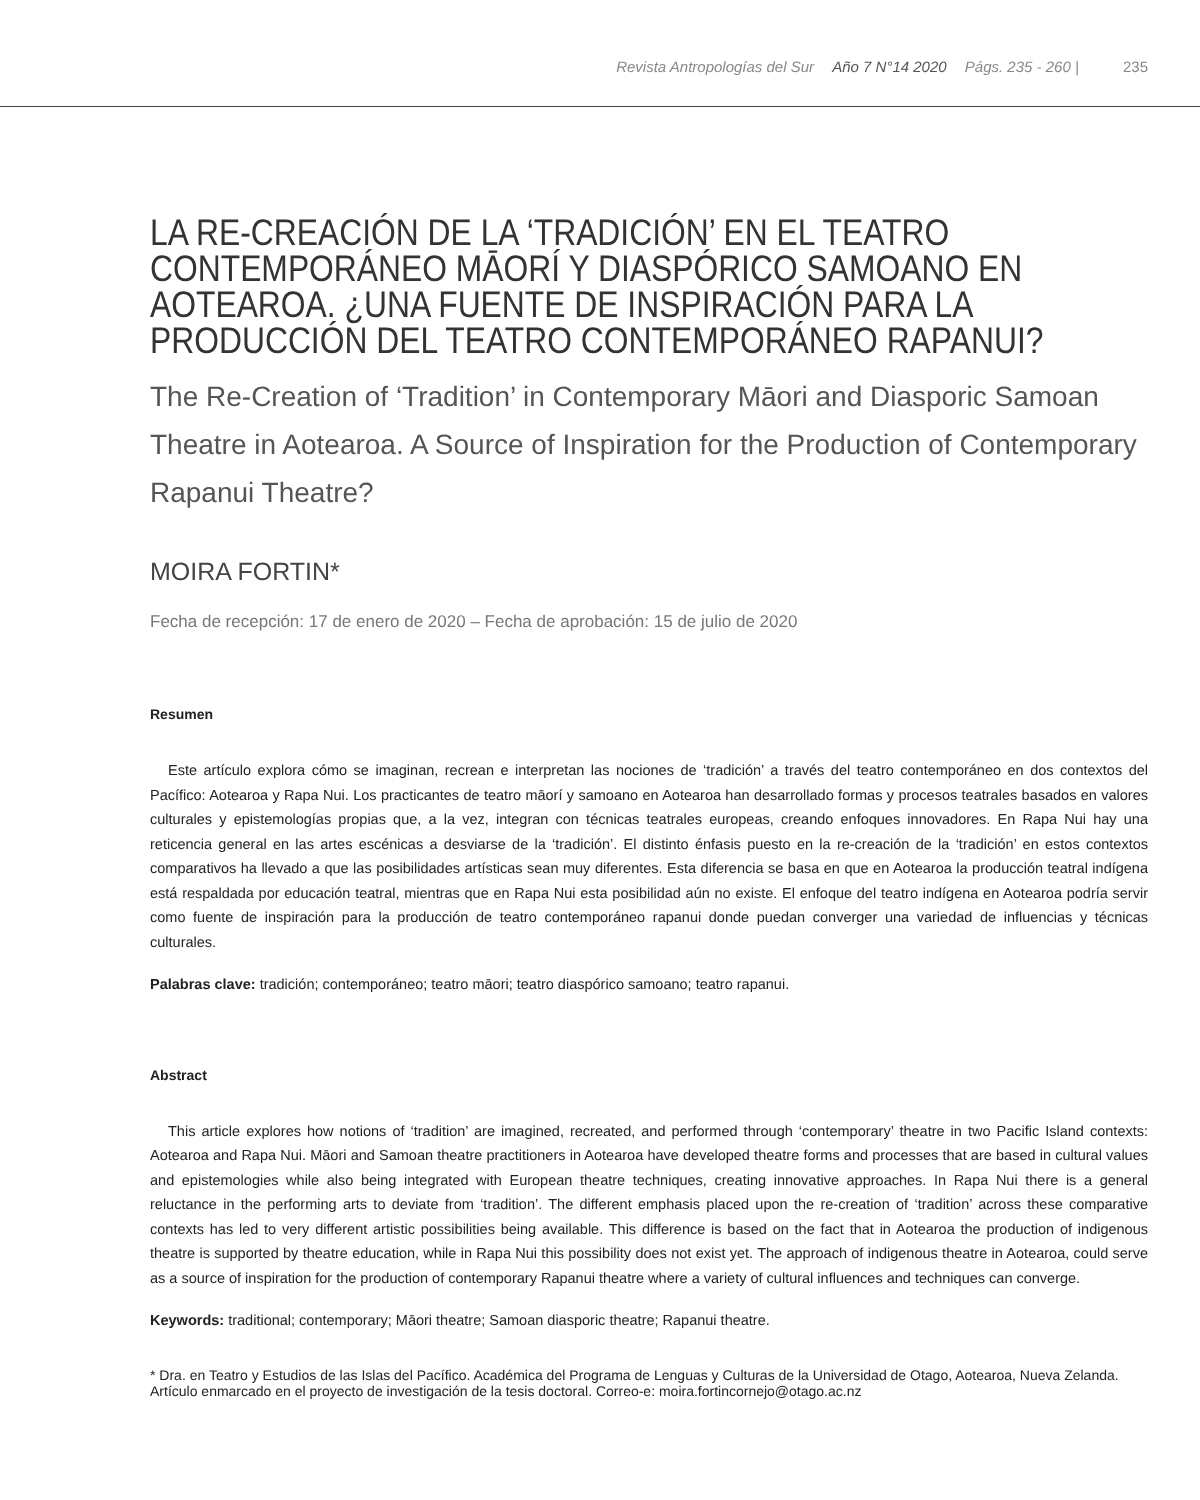Revista Antropologías del Sur Año 7 N°14 2020 Págs. 235 - 260 | 235
LA RE-CREACIÓN DE LA ‘TRADICIÓN’ EN EL TEATRO CONTEMPORÁNEO MĀORÍ Y DIASPÓRICO SAMOANO EN AOTEAROA. ¿UNA FUENTE DE INSPIRACIÓN PARA LA PRODUCCIÓN DEL TEATRO CONTEMPORÁNEO RAPANUI?
The Re-Creation of ‘Tradition’ in Contemporary Māori and Diasporic Samoan Theatre in Aotearoa. A Source of Inspiration for the Production of Contemporary Rapanui Theatre?
MOIRA FORTIN*
Fecha de recepción: 17 de enero de 2020 – Fecha de aprobación: 15 de julio de 2020
Resumen
Este artículo explora cómo se imaginan, recrean e interpretan las nociones de ‘tradición’ a través del teatro contemporáneo en dos contextos del Pacífico: Aotearoa y Rapa Nui. Los practicantes de teatro māorí y samoano en Aotearoa han desarrollado formas y procesos teatrales basados en valores culturales y epistemologías propias que, a la vez, integran con técnicas teatrales europeas, creando enfoques innovadores. En Rapa Nui hay una reticencia general en las artes escénicas a desviarse de la ‘tradición’. El distinto énfasis puesto en la re-creación de la ‘tradición’ en estos contextos comparativos ha llevado a que las posibilidades artísticas sean muy diferentes. Esta diferencia se basa en que en Aotearoa la producción teatral indígena está respaldada por educación teatral, mientras que en Rapa Nui esta posibilidad aún no existe. El enfoque del teatro indígena en Aotearoa podría servir como fuente de inspiración para la producción de teatro contemporáneo rapanui donde puedan converger una variedad de influencias y técnicas culturales.
Palabras clave: tradición; contemporáneo; teatro māori; teatro diaspórico samoano; teatro rapanui.
Abstract
This article explores how notions of ‘tradition’ are imagined, recreated, and performed through ‘contemporary’ theatre in two Pacific Island contexts: Aotearoa and Rapa Nui. Māori and Samoan theatre practitioners in Aotearoa have developed theatre forms and processes that are based in cultural values and epistemologies while also being integrated with European theatre techniques, creating innovative approaches. In Rapa Nui there is a general reluctance in the performing arts to deviate from ‘tradition’. The different emphasis placed upon the re-creation of ‘tradition’ across these comparative contexts has led to very different artistic possibilities being available. This difference is based on the fact that in Aotearoa the production of indigenous theatre is supported by theatre education, while in Rapa Nui this possibility does not exist yet. The approach of indigenous theatre in Aotearoa, could serve as a source of inspiration for the production of contemporary Rapanui theatre where a variety of cultural influences and techniques can converge.
Keywords: traditional; contemporary; Māori theatre; Samoan diasporic theatre; Rapanui theatre.
* Dra. en Teatro y Estudios de las Islas del Pacífico. Académica del Programa de Lenguas y Culturas de la Universidad de Otago, Aotearoa, Nueva Zelanda. Artículo enmarcado en el proyecto de investigación de la tesis doctoral. Correo-e: moira.fortincornejo@otago.ac.nz